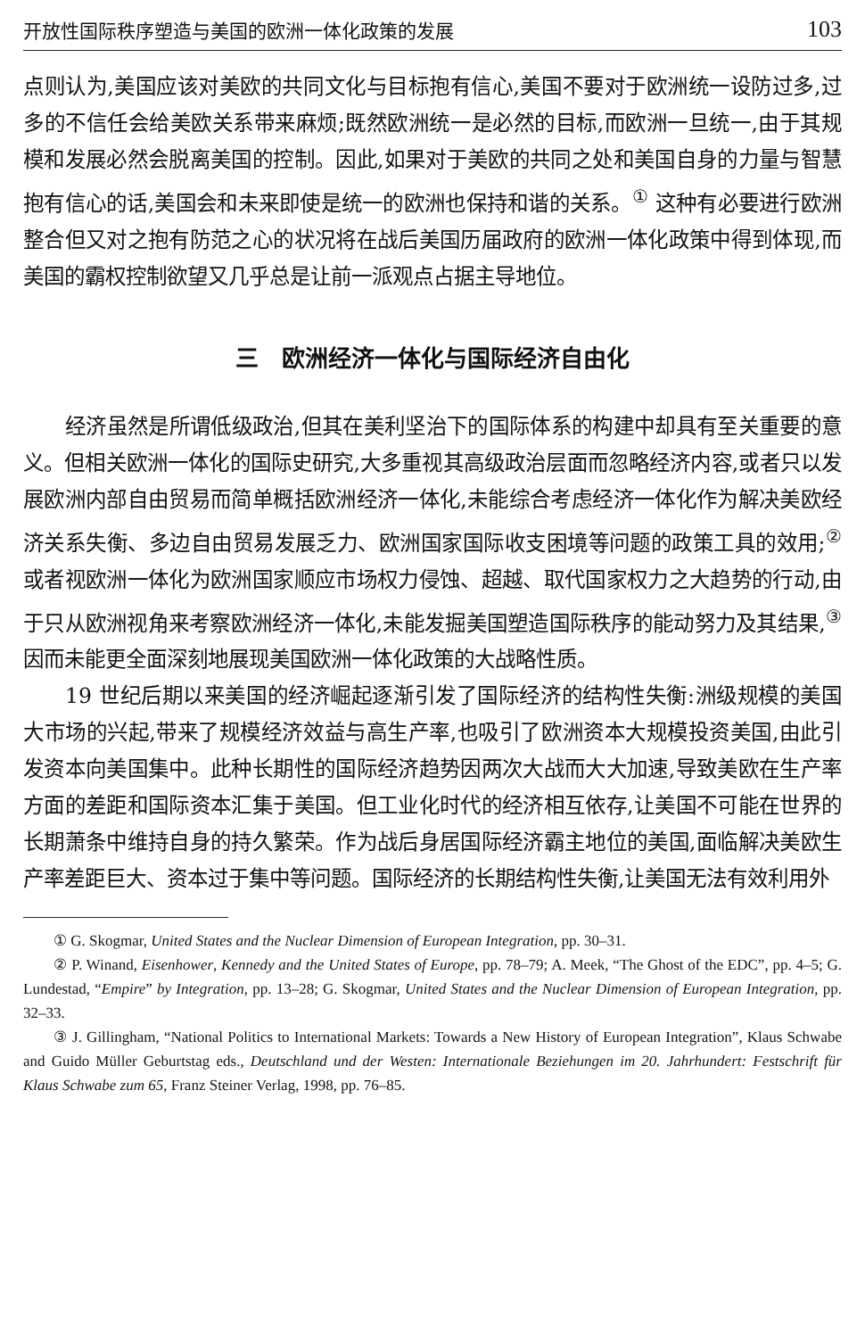开放性国际秩序塑造与美国的欧洲一体化政策的发展 103
点则认为,美国应该对美欧的共同文化与目标抱有信心,美国不要对于欧洲统一设防过多,过多的不信任会给美欧关系带来麻烦;既然欧洲统一是必然的目标,而欧洲一旦统一,由于其规模和发展必然会脱离美国的控制。因此,如果对于美欧的共同之处和美国自身的力量与智慧抱有信心的话,美国会和未来即使是统一的欧洲也保持和谐的关系。<sup>①</sup> 这种有必要进行欧洲整合但又对之抱有防范之心的状况将在战后美国历届政府的欧洲一体化政策中得到体现,而美国的霸权控制欲望又几乎总是让前一派观点占据主导地位。
三　欧洲经济一体化与国际经济自由化
经济虽然是所谓低级政治,但其在美利坚治下的国际体系的构建中却具有至关重要的意义。但相关欧洲一体化的国际史研究,大多重视其高级政治层面而忽略经济内容,或者只以发展欧洲内部自由贸易而简单概括欧洲经济一体化,未能综合考虑经济一体化作为解决美欧经济关系失衡、多边自由贸易发展乏力、欧洲国家国际收支困境等问题的政策工具的效用;<sup>②</sup>或者视欧洲一体化为欧洲国家顺应市场权力侵蚀、超越、取代国家权力之大趋势的行动,由于只从欧洲视角来考察欧洲经济一体化,未能发掘美国塑造国际秩序的能动努力及其结果,<sup>③</sup>因而未能更全面深刻地展现美国欧洲一体化政策的大战略性质。
19 世纪后期以来美国的经济崛起逐渐引发了国际经济的结构性失衡:洲级规模的美国大市场的兴起,带来了规模经济效益与高生产率,也吸引了欧洲资本大规模投资美国,由此引发资本向美国集中。此种长期性的国际经济趋势因两次大战而大大加速,导致美欧在生产率方面的差距和国际资本汇集于美国。但工业化时代的经济相互依存,让美国不可能在世界的长期萧条中维持自身的持久繁荣。作为战后身居国际经济霸主地位的美国,面临解决美欧生产率差距巨大、资本过于集中等问题。国际经济的长期结构性失衡,让美国无法有效利用外
① G. Skogmar, United States and the Nuclear Dimension of European Integration, pp. 30–31.
② P. Winand, Eisenhower, Kennedy and the United States of Europe, pp. 78–79; A. Meek, “The Ghost of the EDC”, pp. 4–5; G. Lundestad, “Empire” by Integration, pp. 13–28; G. Skogmar, United States and the Nuclear Dimension of European Integration, pp. 32–33.
③ J. Gillingham, “National Politics to International Markets: Towards a New History of European Integration”, Klaus Schwabe and Guido Müller Geburtstag eds., Deutschland und der Westen: Internationale Beziehungen im 20. Jahrhundert: Festschrift für Klaus Schwabe zum 65, Franz Steiner Verlag, 1998, pp. 76–85.